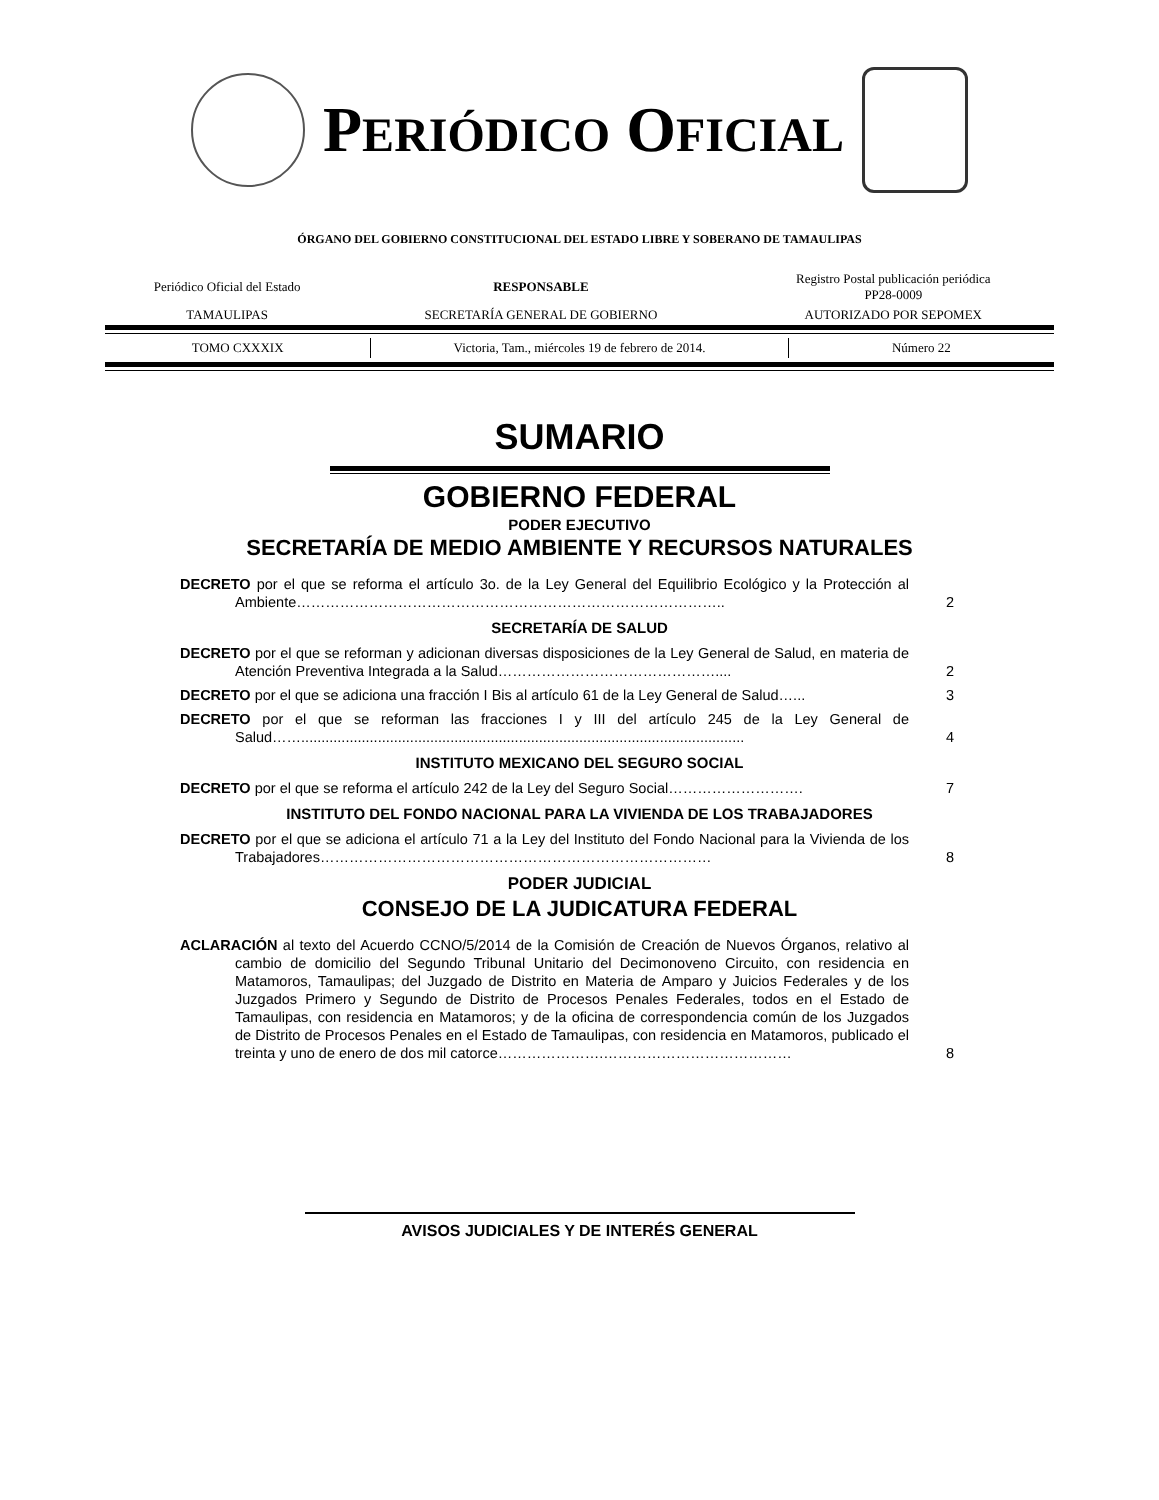PERIÓDICO OFICIAL
ÓRGANO DEL GOBIERNO CONSTITUCIONAL DEL ESTADO LIBRE Y SOBERANO DE TAMAULIPAS
| Periódico Oficial del Estado | RESPONSABLE | Registro Postal publicación periódica PP28-0009 |
| TAMAULIPAS | SECRETARÍA GENERAL DE GOBIERNO | AUTORIZADO POR SEPOMEX |
| TOMO CXXXIX | Victoria, Tam., miércoles 19 de febrero de 2014. | Número 22 |
SUMARIO
GOBIERNO FEDERAL
PODER EJECUTIVO
SECRETARÍA DE MEDIO AMBIENTE Y RECURSOS NATURALES
DECRETO por el que se reforma el artículo 3o. de la Ley General del Equilibrio Ecológico y la Protección al Ambiente……………………………………………………………………………..
2
SECRETARÍA DE SALUD
DECRETO por el que se reforman y adicionan diversas disposiciones de la Ley General de Salud, en materia de Atención Preventiva Integrada a la Salud………………………………………....
2
DECRETO por el que se adiciona una fracción I Bis al artículo 61 de la Ley General de Salud…...
3
DECRETO por el que se reforman las fracciones I y III del artículo 245 de la Ley General de Salud……..............................................................................................................
4
INSTITUTO MEXICANO DEL SEGURO SOCIAL
DECRETO por el que se reforma el artículo 242 de la Ley del Seguro Social……………………….
7
INSTITUTO DEL FONDO NACIONAL PARA LA VIVIENDA DE LOS TRABAJADORES
DECRETO por el que se adiciona el artículo 71 a la Ley del Instituto del Fondo Nacional para la Vivienda de los Trabajadores………………………………………………………………………
8
PODER JUDICIAL
CONSEJO DE LA JUDICATURA FEDERAL
ACLARACIÓN al texto del Acuerdo CCNO/5/2014 de la Comisión de Creación de Nuevos Órganos, relativo al cambio de domicilio del Segundo Tribunal Unitario del Decimonoveno Circuito, con residencia en Matamoros, Tamaulipas; del Juzgado de Distrito en Materia de Amparo y Juicios Federales y de los Juzgados Primero y Segundo de Distrito de Procesos Penales Federales, todos en el Estado de Tamaulipas, con residencia en Matamoros; y de la oficina de correspondencia común de los Juzgados de Distrito de Procesos Penales en el Estado de Tamaulipas, con residencia en Matamoros, publicado el treinta y uno de enero de dos mil catorce………………….…………………………………
8
AVISOS JUDICIALES Y DE INTERÉS GENERAL